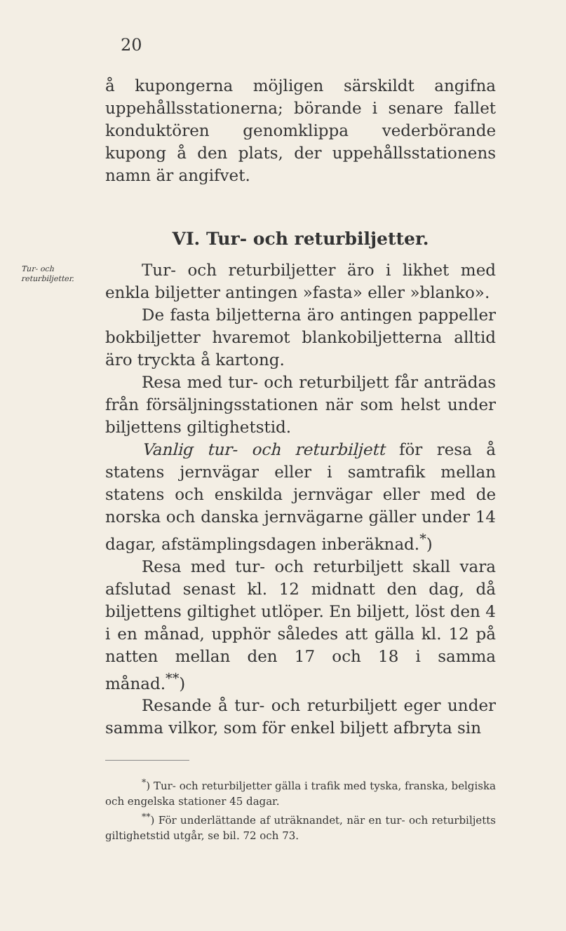20
å kupongerna möjligen särskildt angifna uppehållsstationerna; börande i senare fallet konduktören genomklippa vederbörande kupong å den plats, der uppehållsstationens namn är angifvet.
VI. Tur- och returbiljetter.
Tur- och returbiljetter.
Tur- och returbiljetter äro i likhet med enkla biljetter antingen »fasta» eller »blanko».
De fasta biljetterna äro antingen pappeller bokbiljetter hvaremot blankobiljetterna alltid äro tryckta å kartong.
Resa med tur- och returbiljett får anträdas från försäljningsstationen när som helst under biljettens giltighetstid.
Vanlig tur- och returbiljett för resa å statens jernvägar eller i samtrafik mellan statens och enskilda jernvägar eller med de norska och danska jernvägarne gäller under 14 dagar, afstämplingsdagen inberäknad.<sup>*</sup>)
Resa med tur- och returbiljett skall vara afslutad senast kl. 12 midnatt den dag, då biljettens giltighet utlöper. En biljett, löst den 4 i en månad, upphör således att gälla kl. 12 på natten mellan den 17 och 18 i samma månad.<sup>**</sup>)
Resande å tur- och returbiljett eger under samma vilkor, som för enkel biljett afbryta sin
<sup>*</sup>) Tur- och returbiljetter gälla i trafik med tyska, franska, belgiska och engelska stationer 45 dagar.
<sup>**</sup>) För underlättande af uträknandet, när en tur- och returbiljetts giltighetstid utgår, se bil. 72 och 73.